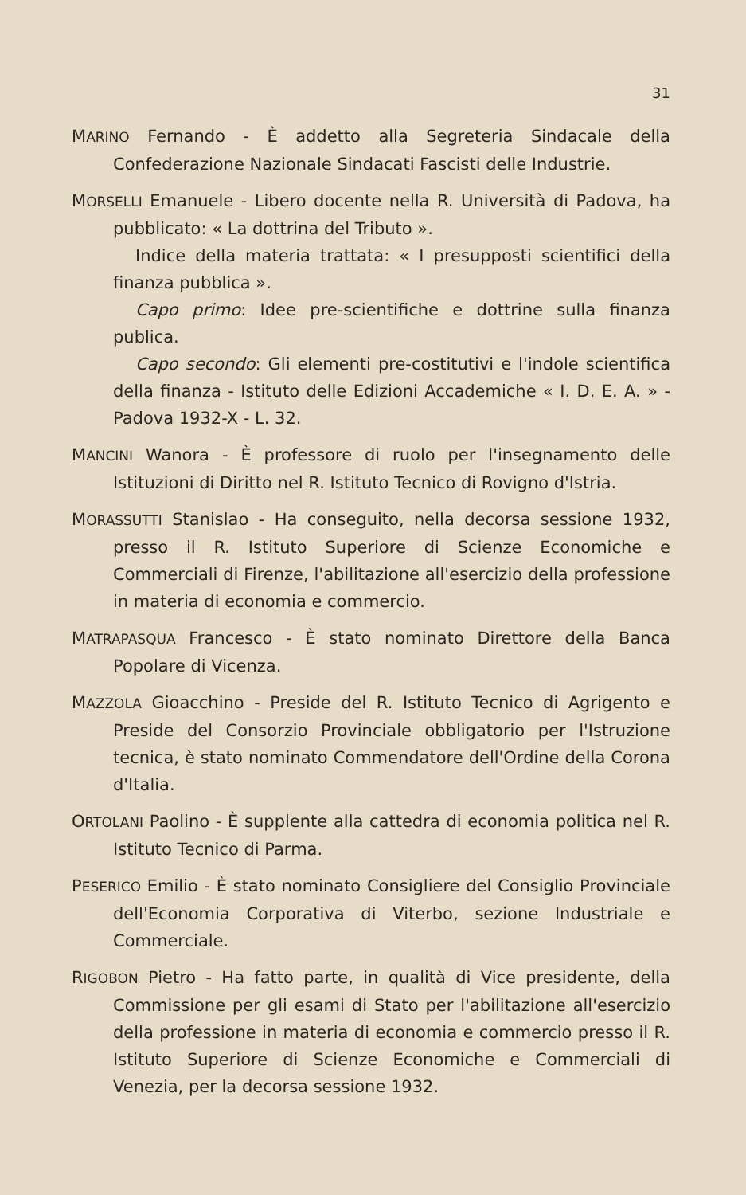31
MARINO Fernando - È addetto alla Segreteria Sindacale della Confederazione Nazionale Sindacati Fascisti delle Industrie.
MORSELLI Emanuele - Libero docente nella R. Università di Padova, ha pubblicato: « La dottrina del Tributo ».
Indice della materia trattata: « I presupposti scientifici della finanza pubblica ».
Capo primo: Idee pre-scientifiche e dottrine sulla finanza publica.
Capo secondo: Gli elementi pre-costitutivi e l'indole scientifica della finanza - Istituto delle Edizioni Accademiche « I. D. E. A. » - Padova 1932-X - L. 32.
MANCINI Wanora - È professore di ruolo per l'insegnamento delle Istituzioni di Diritto nel R. Istituto Tecnico di Rovigno d'Istria.
MORASSUTTI Stanislao - Ha conseguito, nella decorsa sessione 1932, presso il R. Istituto Superiore di Scienze Economiche e Commerciali di Firenze, l'abilitazione all'esercizio della professione in materia di economia e commercio.
MATRAPASQUA Francesco - È stato nominato Direttore della Banca Popolare di Vicenza.
MAZZOLA Gioacchino - Preside del R. Istituto Tecnico di Agrigento e Preside del Consorzio Provinciale obbligatorio per l'Istruzione tecnica, è stato nominato Commendatore dell'Ordine della Corona d'Italia.
ORTOLANI Paolino - È supplente alla cattedra di economia politica nel R. Istituto Tecnico di Parma.
PESERICO Emilio - È stato nominato Consigliere del Consiglio Provinciale dell'Economia Corporativa di Viterbo, sezione Industriale e Commerciale.
RIGOBON Pietro - Ha fatto parte, in qualità di Vice presidente, della Commissione per gli esami di Stato per l'abilitazione all'esercizio della professione in materia di economia e commercio presso il R. Istituto Superiore di Scienze Economiche e Commerciali di Venezia, per la decorsa sessione 1932.